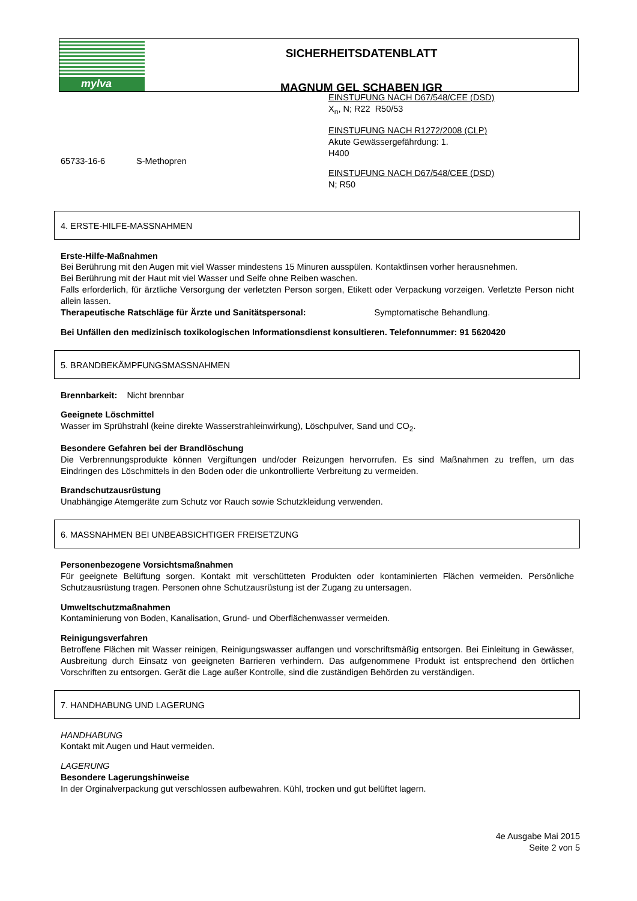mylva
SICHERHEITSDATENBLATT
MAGNUM GEL SCHABEN IGR
65733-16-6 S-Methopren
EINSTUFUNG NACH D67/548/CEE (DSD)
X<sub>n</sub>, N; R22 R50/53
EINSTUFUNG NACH R1272/2008 (CLP)
Akute Gewässergefährdung: 1.
H400
EINSTUFUNG NACH D67/548/CEE (DSD)
N; R50
4. ERSTE-HILFE-MASSNAHMEN
Erste-Hilfe-Maßnahmen
Bei Berührung mit den Augen mit viel Wasser mindestens 15 Minuren ausspülen. Kontaktlinsen vorher herausnehmen.
Bei Berührung mit der Haut mit viel Wasser und Seife ohne Reiben waschen.
Falls erforderlich, für ärztliche Versorgung der verletzten Person sorgen, Etikett oder Verpackung vorzeigen. Verletzte Person nicht allein lassen.
Therapeutische Ratschläge für Ärzte und Sanitätspersonal: Symptomatische Behandlung.
Bei Unfällen den medizinisch toxikologischen Informationsdienst konsultieren. Telefonnummer: 91 5620420
5. BRANDBEKÄMPFUNGSMASSNAHMEN
Brennbarkeit: Nicht brennbar
Geeignete Löschmittel
Wasser im Sprühstrahl (keine direkte Wasserstrahleinwirkung), Löschpulver, Sand und CO<sub>2</sub>.
Besondere Gefahren bei der Brandlöschung
Die Verbrennungsprodukte können Vergiftungen und/oder Reizungen hervorrufen. Es sind Maßnahmen zu treffen, um das Eindringen des Löschmittels in den Boden oder die unkontrollierte Verbreitung zu vermeiden.
Brandschutzausrüstung
Unabhängige Atemgeräte zum Schutz vor Rauch sowie Schutzkleidung verwenden.
6. MASSNAHMEN BEI UNBEABSICHTIGER FREISETZUNG
Personenbezogene Vorsichtsmaßnahmen
Für geeignete Belüftung sorgen. Kontakt mit verschütteten Produkten oder kontaminierten Flächen vermeiden. Persönliche Schutzausrüstung tragen. Personen ohne Schutzausrüstung ist der Zugang zu untersagen.
Umweltschutzmaßnahmen
Kontaminierung von Boden, Kanalisation, Grund- und Oberflächenwasser vermeiden.
Reinigungsverfahren
Betroffene Flächen mit Wasser reinigen, Reinigungswasser auffangen und vorschriftsmäßig entsorgen. Bei Einleitung in Gewässer, Ausbreitung durch Einsatz von geeigneten Barrieren verhindern. Das aufgenommene Produkt ist entsprechend den örtlichen Vorschriften zu entsorgen. Gerät die Lage außer Kontrolle, sind die zuständigen Behörden zu verständigen.
7. HANDHABUNG UND LAGERUNG
HANDHABUNG
Kontakt mit Augen und Haut vermeiden.
LAGERUNG
Besondere Lagerungshinweise
In der Orginalverpackung gut verschlossen aufbewahren. Kühl, trocken und gut belüftet lagern.
4e Ausgabe Mai 2015
Seite 2 von 5